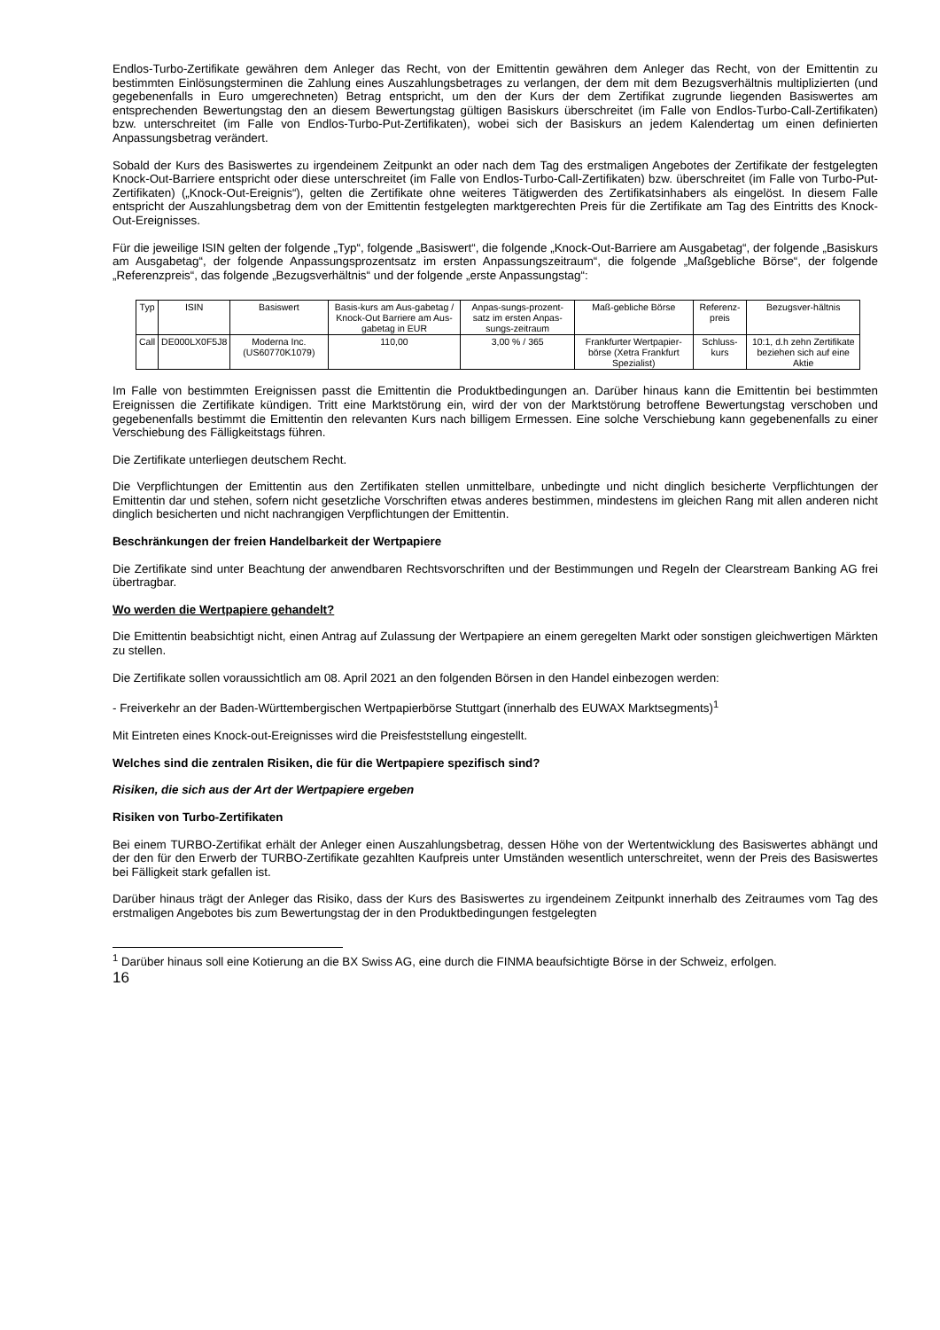Endlos-Turbo-Zertifikate gewähren dem Anleger das Recht, von der Emittentin gewähren dem Anleger das Recht, von der Emittentin zu bestimmten Einlösungsterminen die Zahlung eines Auszahlungsbetrages zu verlangen, der dem mit dem Bezugsverhältnis multiplizierten (und gegebenenfalls in Euro umgerechneten) Betrag entspricht, um den der Kurs der dem Zertifikat zugrunde liegenden Basiswertes am entsprechenden Bewertungstag den an diesem Bewertungstag gültigen Basiskurs überschreitet (im Falle von Endlos-Turbo-Call-Zertifikaten) bzw. unterschreitet (im Falle von Endlos-Turbo-Put-Zertifikaten), wobei sich der Basiskurs an jedem Kalendertag um einen definierten Anpassungsbetrag verändert.
Sobald der Kurs des Basiswertes zu irgendeinem Zeitpunkt an oder nach dem Tag des erstmaligen Angebotes der Zertifikate der festgelegten Knock-Out-Barriere entspricht oder diese unterschreitet (im Falle von Endlos-Turbo-Call-Zertifikaten) bzw. überschreitet (im Falle von Turbo-Put-Zertifikaten) („Knock-Out-Ereignis“), gelten die Zertifikate ohne weiteres Tätigwerden des Zertifikatsinhabers als eingelöst. In diesem Falle entspricht der Auszahlungsbetrag dem von der Emittentin festgelegten marktgerechten Preis für die Zertifikate am Tag des Eintritts des Knock-Out-Ereignisses.
Für die jeweilige ISIN gelten der folgende „Typ“, folgende „Basiswert“, die folgende „Knock-Out-Barriere am Ausgabetag“, der folgende „Basiskurs am Ausgabetag“, der folgende Anpassungsprozentsatz im ersten Anpassungszeitraum“, die folgende „Maßgebliche Börse“, der folgende „Referenzpreis“, das folgende „Bezugsverhältnis“ und der folgende „erste Anpassungstag“:
| Typ | ISIN | Basiswert | Basis-kurs am Aus-gabetag / Knock-Out Barriere am Aus-gabetag in EUR | Anpas-sungs-prozent-satz im ersten Anpas-sungs-zeitraum | Maß-gebliche Börse | Referenz-preis | Bezugsver-hältnis |
| --- | --- | --- | --- | --- | --- | --- | --- |
| Call | DE000LX0F5J8 | Moderna Inc. (US60770K1079) | 110,00 | 3,00 % / 365 | Frankfurter Wertpapier-börse (Xetra Frankfurt Spezialist) | Schluss-kurs | 10:1, d.h zehn Zertifikate beziehen sich auf eine Aktie |
Im Falle von bestimmten Ereignissen passt die Emittentin die Produktbedingungen an. Darüber hinaus kann die Emittentin bei bestimmten Ereignissen die Zertifikate kündigen. Tritt eine Marktstörung ein, wird der von der Marktstörung betroffene Bewertungstag verschoben und gegebenenfalls bestimmt die Emittentin den relevanten Kurs nach billigem Ermessen. Eine solche Verschiebung kann gegebenenfalls zu einer Verschiebung des Fälligkeitstags führen.
Die Zertifikate unterliegen deutschem Recht.
Die Verpflichtungen der Emittentin aus den Zertifikaten stellen unmittelbare, unbedingte und nicht dinglich besicherte Verpflichtungen der Emittentin dar und stehen, sofern nicht gesetzliche Vorschriften etwas anderes bestimmen, mindestens im gleichen Rang mit allen anderen nicht dinglich besicherten und nicht nachrangigen Verpflichtungen der Emittentin.
Beschränkungen der freien Handelbarkeit der Wertpapiere
Die Zertifikate sind unter Beachtung der anwendbaren Rechtsvorschriften und der Bestimmungen und Regeln der Clearstream Banking AG frei übertragbar.
Wo werden die Wertpapiere gehandelt?
Die Emittentin beabsichtigt nicht, einen Antrag auf Zulassung der Wertpapiere an einem geregelten Markt oder sonstigen gleichwertigen Märkten zu stellen.
Die Zertifikate sollen voraussichtlich am 08. April 2021 an den folgenden Börsen in den Handel einbezogen werden:
- Freiverkehr an der Baden-Württembergischen Wertpapierbörse Stuttgart (innerhalb des EUWAX Marktsegments)<sup>1</sup>
Mit Eintreten eines Knock-out-Ereignisses wird die Preisfeststellung eingestellt.
Welches sind die zentralen Risiken, die für die Wertpapiere spezifisch sind?
Risiken, die sich aus der Art der Wertpapiere ergeben
Risiken von Turbo-Zertifikaten
Bei einem TURBO-Zertifikat erhält der Anleger einen Auszahlungsbetrag, dessen Höhe von der Wertentwicklung des Basiswertes abhängt und der den für den Erwerb der TURBO-Zertifikate gezahlten Kaufpreis unter Umständen wesentlich unterschreitet, wenn der Preis des Basiswertes bei Fälligkeit stark gefallen ist.
Darüber hinaus trägt der Anleger das Risiko, dass der Kurs des Basiswertes zu irgendeinem Zeitpunkt innerhalb des Zeitraumes vom Tag des erstmaligen Angebotes bis zum Bewertungstag der in den Produktbedingungen festgelegten
<sup>1</sup> Darüber hinaus soll eine Kotierung an die BX Swiss AG, eine durch die FINMA beaufsichtigte Börse in der Schweiz, erfolgen.
16